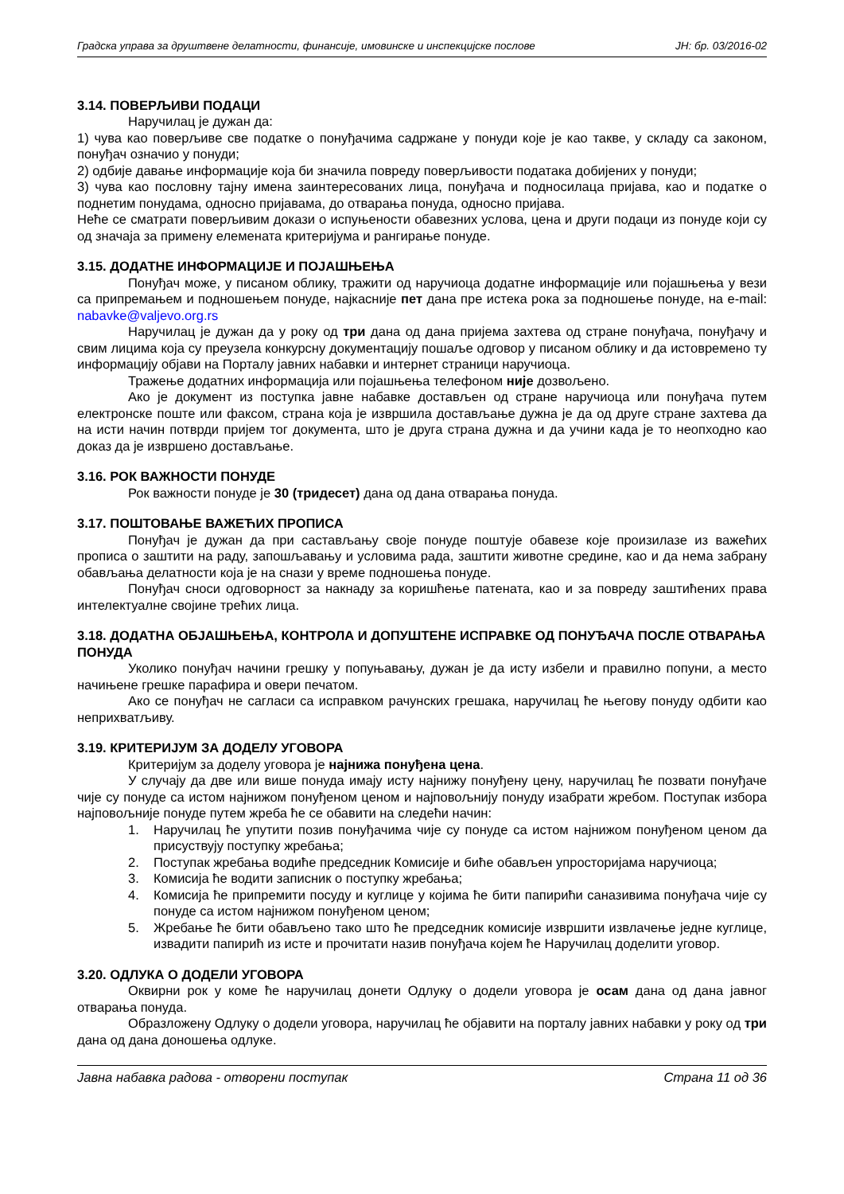Градска управа за друштвене делатности, финансије, имовинске и инспекцијске послове ЈН: бр. 03/2016-02
3.14. ПОВЕРЉИВИ ПОДАЦИ
Наручилац је дужан да:
1) чува као поверљиве све податке о понуђачима садржане у понуди које је као такве, у складу са законом, понуђач означио у понуди;
2) одбије давање информације која би значила повреду поверљивости података добијених у понуди;
3) чува као пословну тајну имена заинтересованих лица, понуђача и подносилаца пријава, као и податке о поднетим понудама, односно пријавама, до отварања понуда, односно пријава.
Неће се сматрати поверљивим докази о испуњености обавезних услова, цена и други подаци из понуде који су од значаја за примену елемената критеријума и рангирање понуде.
3.15. ДОДАТНЕ ИНФОРМАЦИЈЕ И ПОЈАШЊЕЊА
Понуђач може, у писаном облику, тражити од наручиоца додатне информације или појашњења у вези са припремањем и подношењем понуде, најкасније пет дана пре истека рока за подношење понуде, на e-mail: nabavke@valjevo.org.rs
Наручилац је дужан да у року од три дана од дана пријема захтева од стране понуђача, понуђачу и свим лицима која су преузела конкурсну документацију пошаље одговор у писаном облику и да истовремено ту информацију објави на Порталу јавних набавки и интернет страници наручиоца.
Тражење додатних информација или појашњења телефоном није дозвољено.
Ако је документ из поступка јавне набавке достављен од стране наручиоца или понуђача путем електронске поште или факсом, страна која је извршила достављање дужна је да од друге стране захтева да на исти начин потврди пријем тог документа, што је друга страна дужна и да учини када је то неопходно као доказ да је извршено достављање.
3.16. РОК ВАЖНОСТИ ПОНУДЕ
Рок важности понуде је 30 (тридесет) дана од дана отварања понуда.
3.17. ПОШТОВАЊЕ ВАЖЕЋИХ ПРОПИСА
Понуђач је дужан да при састављању своје понуде поштује обавезе које произилазе из важећих прописа о заштити на раду, запошљавању и условима рада, заштити животне средине, као и да нема забрану обављања делатности која је на снази у време подношења понуде.
Понуђач сноси одговорност за накнаду за коришћење патената, као и за повреду заштићених права интелектуалне својине трећих лица.
3.18. ДОДАТНА ОБЈАШЊЕЊА, КОНТРОЛА И ДОПУШТЕНЕ ИСПРАВКЕ ОД ПОНУЂАЧА ПОСЛЕ ОТВАРАЊА ПОНУДА
Уколико понуђач начини грешку у попуњавању, дужан је да исту избели и правилно попуни, а место начињене грешке парафира и овери печатом.
Ако се понуђач не сагласи са исправком рачунских грешака, наручилац ће његову понуду одбити као неприхватљиву.
3.19. КРИТЕРИЈУМ ЗА ДОДЕЛУ УГОВОРА
Критеријум за доделу уговора је најнижа понуђена цена.
У случају да две или више понуда имају исту најнижу понуђену цену, наручилац ће позвати понуђаче чије су понуде са истом најнижом понуђеном ценом и најповољнију понуду изабрати жребом. Поступак избора најповољније понуде путем жреба ће се обавити на следећи начин:
1. Наручилац ће упутити позив понуђачима чије су понуде са истом најнижом понуђеном ценом да присуствују поступку жребања;
2. Поступак жребања водиће председник Комисије и биће обављен упросторијама наручиоца;
3. Комисија ће водити записник о поступку жребања;
4. Комисија ће припремити посуду и куглице у којима ће бити папирићи саназивима понуђача чије су понуде са истом најнижом понуђеном ценом;
5. Жребање ће бити обављено тако што ће председник комисије извршити извлачење једне куглице, извадити папирић из исте и прочитати назив понуђача којем ће Наручилац доделити уговор.
3.20. ОДЛУКА О ДОДЕЛИ УГОВОРА
Оквирни рок у коме ће наручилац донети Одлуку о додели уговора је осам дана од дана јавног отварања понуда.
Образложену Одлуку о додели уговора, наручилац ће објавити на порталу јавних набавки у року од три дана од дана доношења одлуке.
Јавна набавка радова - отворени поступак Страна 11 од 36